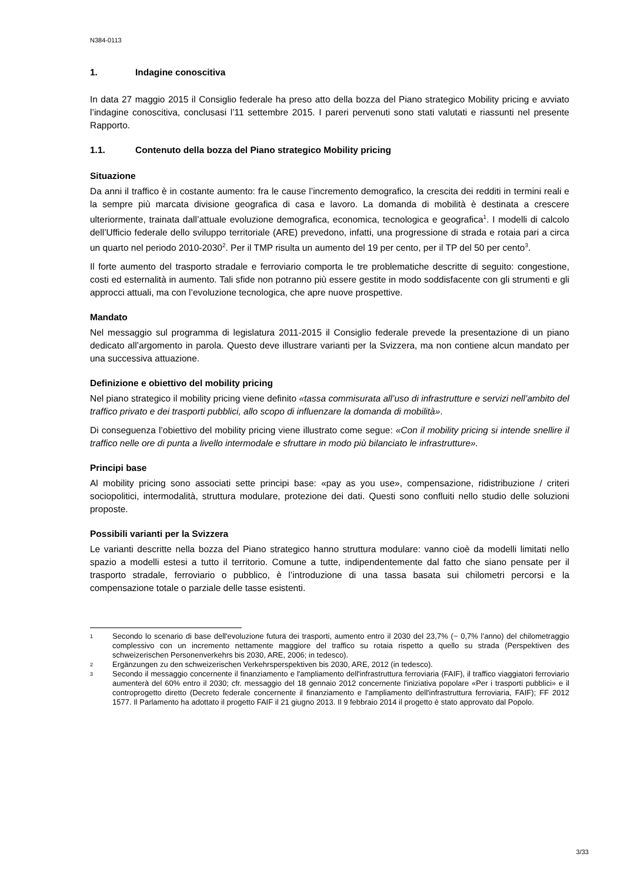N384-0113
1. Indagine conoscitiva
In data 27 maggio 2015 il Consiglio federale ha preso atto della bozza del Piano strategico Mobility pricing e avviato l’indagine conoscitiva, conclusasi l’11 settembre 2015. I pareri pervenuti sono stati valutati e riassunti nel presente Rapporto.
1.1. Contenuto della bozza del Piano strategico Mobility pricing
Situazione
Da anni il traffico è in costante aumento: fra le cause l’incremento demografico, la crescita dei redditi in termini reali e la sempre più marcata divisione geografica di casa e lavoro. La domanda di mobilità è destinata a crescere ulteriormente, trainata dall’attuale evoluzione demografica, economica, tecnologica e geografica<sup>1</sup>. I modelli di calcolo dell’Ufficio federale dello sviluppo territoriale (ARE) prevedono, infatti, una progressione di strada e rotaia pari a circa un quarto nel periodo 2010-2030<sup>2</sup>. Per il TMP risulta un aumento del 19 per cento, per il TP del 50 per cento<sup>3</sup>.
Il forte aumento del trasporto stradale e ferroviario comporta le tre problematiche descritte di seguito: congestione, costi ed esternalità in aumento. Tali sfide non potranno più essere gestite in modo soddisfacente con gli strumenti e gli approcci attuali, ma con l’evoluzione tecnologica, che apre nuove prospettive.
Mandato
Nel messaggio sul programma di legislatura 2011-2015 il Consiglio federale prevede la presentazione di un piano dedicato all’argomento in parola. Questo deve illustrare varianti per la Svizzera, ma non contiene alcun mandato per una successiva attuazione.
Definizione e obiettivo del mobility pricing
Nel piano strategico il mobility pricing viene definito «tassa commisurata all’uso di infrastrutture e servizi nell’ambito del traffico privato e dei trasporti pubblici, allo scopo di influenzare la domanda di mobilità».
Di conseguenza l’obiettivo del mobility pricing viene illustrato come segue: «Con il mobility pricing si intende snellire il traffico nelle ore di punta a livello intermodale e sfruttare in modo più bilanciato le infrastrutture».
Principi base
Al mobility pricing sono associati sette principi base: «pay as you use», compensazione, ridistribuzione / criteri sociopolitici, intermodalità, struttura modulare, protezione dei dati. Questi sono confluiti nello studio delle soluzioni proposte.
Possibili varianti per la Svizzera
Le varianti descritte nella bozza del Piano strategico hanno struttura modulare: vanno cioè da modelli limitati nello spazio a modelli estesi a tutto il territorio. Comune a tutte, indipendentemente dal fatto che siano pensate per il trasporto stradale, ferroviario o pubblico, è l’introduzione di una tassa basata sui chilometri percorsi e la compensazione totale o parziale delle tasse esistenti.
1 Secondo lo scenario di base dell'evoluzione futura dei trasporti, aumento entro il 2030 del 23,7% (~ 0,7% l’anno) del chilometraggio complessivo con un incremento nettamente maggiore del traffico su rotaia rispetto a quello su strada (Perspektiven des schweizerischen Personenverkehrs bis 2030, ARE, 2006; in tedesco).
2 Ergänzungen zu den schweizerischen Verkehrsperspektiven bis 2030, ARE, 2012 (in tedesco).
3 Secondo il messaggio concernente il finanziamento e l'ampliamento dell'infrastruttura ferroviaria (FAIF), il traffico viaggiatori ferroviario aumenterà del 60% entro il 2030; cfr. messaggio del 18 gennaio 2012 concernente l'iniziativa popolare «Per i trasporti pubblici» e il controprogetto diretto (Decreto federale concernente il finanziamento e l'ampliamento dell'infrastruttura ferroviaria, FAIF); FF 2012 1577. Il Parlamento ha adottato il progetto FAIF il 21 giugno 2013. Il 9 febbraio 2014 il progetto è stato approvato dal Popolo.
3/33